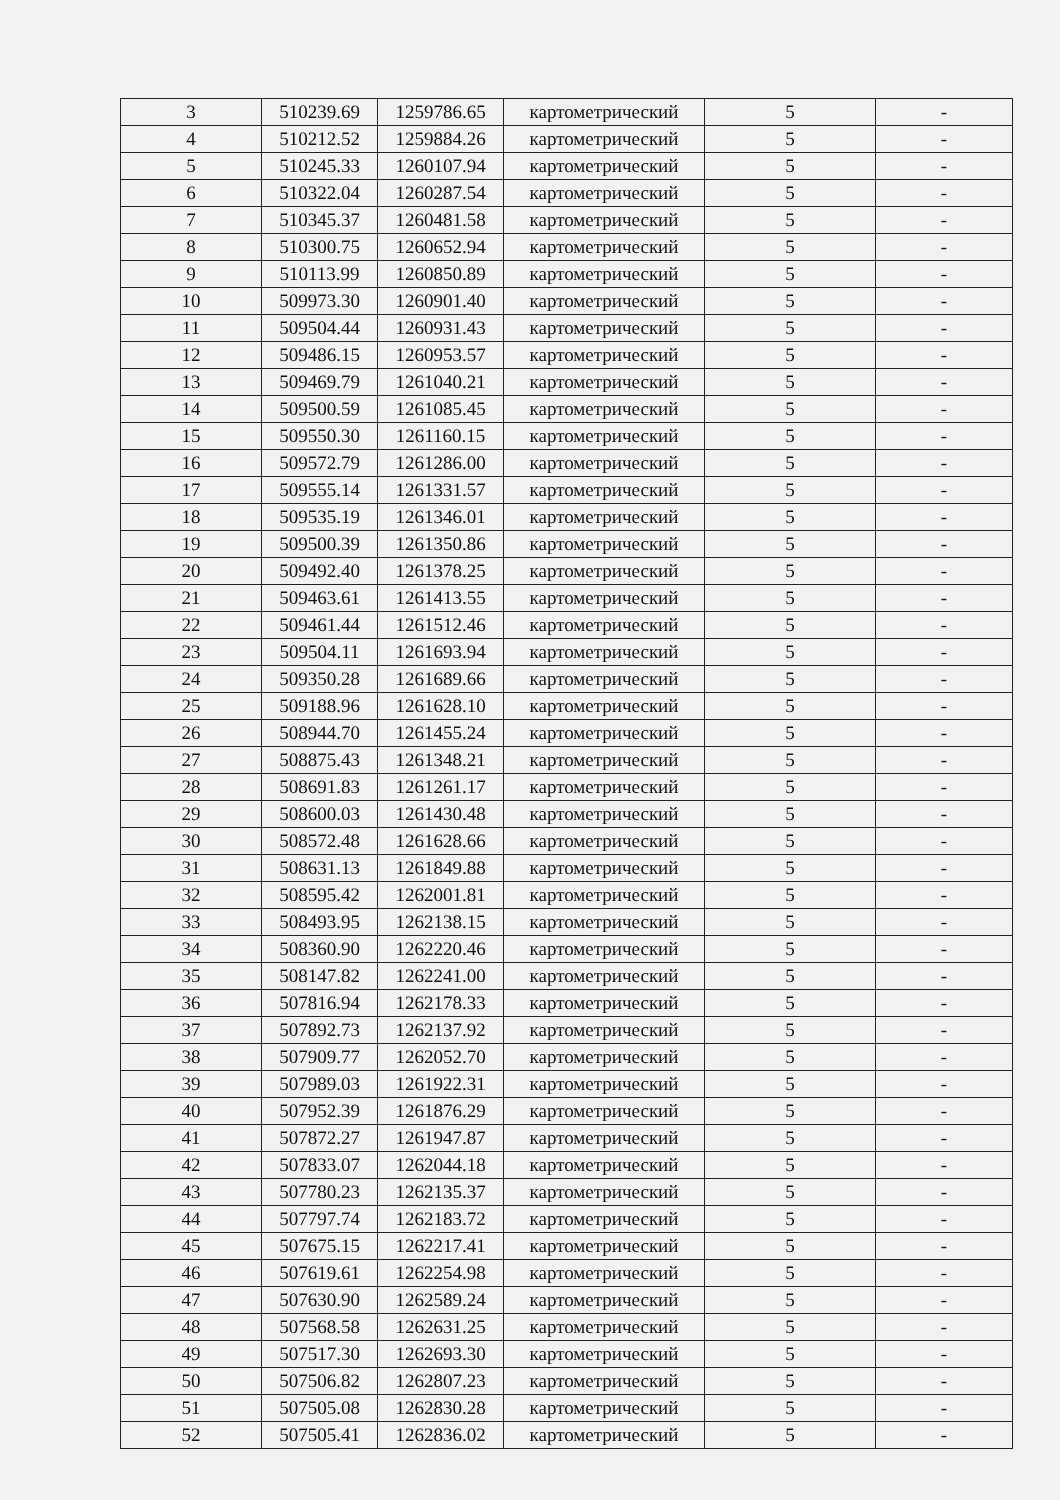| 3 | 510239.69 | 1259786.65 | картометрический | 5 | - |
| 4 | 510212.52 | 1259884.26 | картометрический | 5 | - |
| 5 | 510245.33 | 1260107.94 | картометрический | 5 | - |
| 6 | 510322.04 | 1260287.54 | картометрический | 5 | - |
| 7 | 510345.37 | 1260481.58 | картометрический | 5 | - |
| 8 | 510300.75 | 1260652.94 | картометрический | 5 | - |
| 9 | 510113.99 | 1260850.89 | картометрический | 5 | - |
| 10 | 509973.30 | 1260901.40 | картометрический | 5 | - |
| 11 | 509504.44 | 1260931.43 | картометрический | 5 | - |
| 12 | 509486.15 | 1260953.57 | картометрический | 5 | - |
| 13 | 509469.79 | 1261040.21 | картометрический | 5 | - |
| 14 | 509500.59 | 1261085.45 | картометрический | 5 | - |
| 15 | 509550.30 | 1261160.15 | картометрический | 5 | - |
| 16 | 509572.79 | 1261286.00 | картометрический | 5 | - |
| 17 | 509555.14 | 1261331.57 | картометрический | 5 | - |
| 18 | 509535.19 | 1261346.01 | картометрический | 5 | - |
| 19 | 509500.39 | 1261350.86 | картометрический | 5 | - |
| 20 | 509492.40 | 1261378.25 | картометрический | 5 | - |
| 21 | 509463.61 | 1261413.55 | картометрический | 5 | - |
| 22 | 509461.44 | 1261512.46 | картометрический | 5 | - |
| 23 | 509504.11 | 1261693.94 | картометрический | 5 | - |
| 24 | 509350.28 | 1261689.66 | картометрический | 5 | - |
| 25 | 509188.96 | 1261628.10 | картометрический | 5 | - |
| 26 | 508944.70 | 1261455.24 | картометрический | 5 | - |
| 27 | 508875.43 | 1261348.21 | картометрический | 5 | - |
| 28 | 508691.83 | 1261261.17 | картометрический | 5 | - |
| 29 | 508600.03 | 1261430.48 | картометрический | 5 | - |
| 30 | 508572.48 | 1261628.66 | картометрический | 5 | - |
| 31 | 508631.13 | 1261849.88 | картометрический | 5 | - |
| 32 | 508595.42 | 1262001.81 | картометрический | 5 | - |
| 33 | 508493.95 | 1262138.15 | картометрический | 5 | - |
| 34 | 508360.90 | 1262220.46 | картометрический | 5 | - |
| 35 | 508147.82 | 1262241.00 | картометрический | 5 | - |
| 36 | 507816.94 | 1262178.33 | картометрический | 5 | - |
| 37 | 507892.73 | 1262137.92 | картометрический | 5 | - |
| 38 | 507909.77 | 1262052.70 | картометрический | 5 | - |
| 39 | 507989.03 | 1261922.31 | картометрический | 5 | - |
| 40 | 507952.39 | 1261876.29 | картометрический | 5 | - |
| 41 | 507872.27 | 1261947.87 | картометрический | 5 | - |
| 42 | 507833.07 | 1262044.18 | картометрический | 5 | - |
| 43 | 507780.23 | 1262135.37 | картометрический | 5 | - |
| 44 | 507797.74 | 1262183.72 | картометрический | 5 | - |
| 45 | 507675.15 | 1262217.41 | картометрический | 5 | - |
| 46 | 507619.61 | 1262254.98 | картометрический | 5 | - |
| 47 | 507630.90 | 1262589.24 | картометрический | 5 | - |
| 48 | 507568.58 | 1262631.25 | картометрический | 5 | - |
| 49 | 507517.30 | 1262693.30 | картометрический | 5 | - |
| 50 | 507506.82 | 1262807.23 | картометрический | 5 | - |
| 51 | 507505.08 | 1262830.28 | картометрический | 5 | - |
| 52 | 507505.41 | 1262836.02 | картометрический | 5 | - |